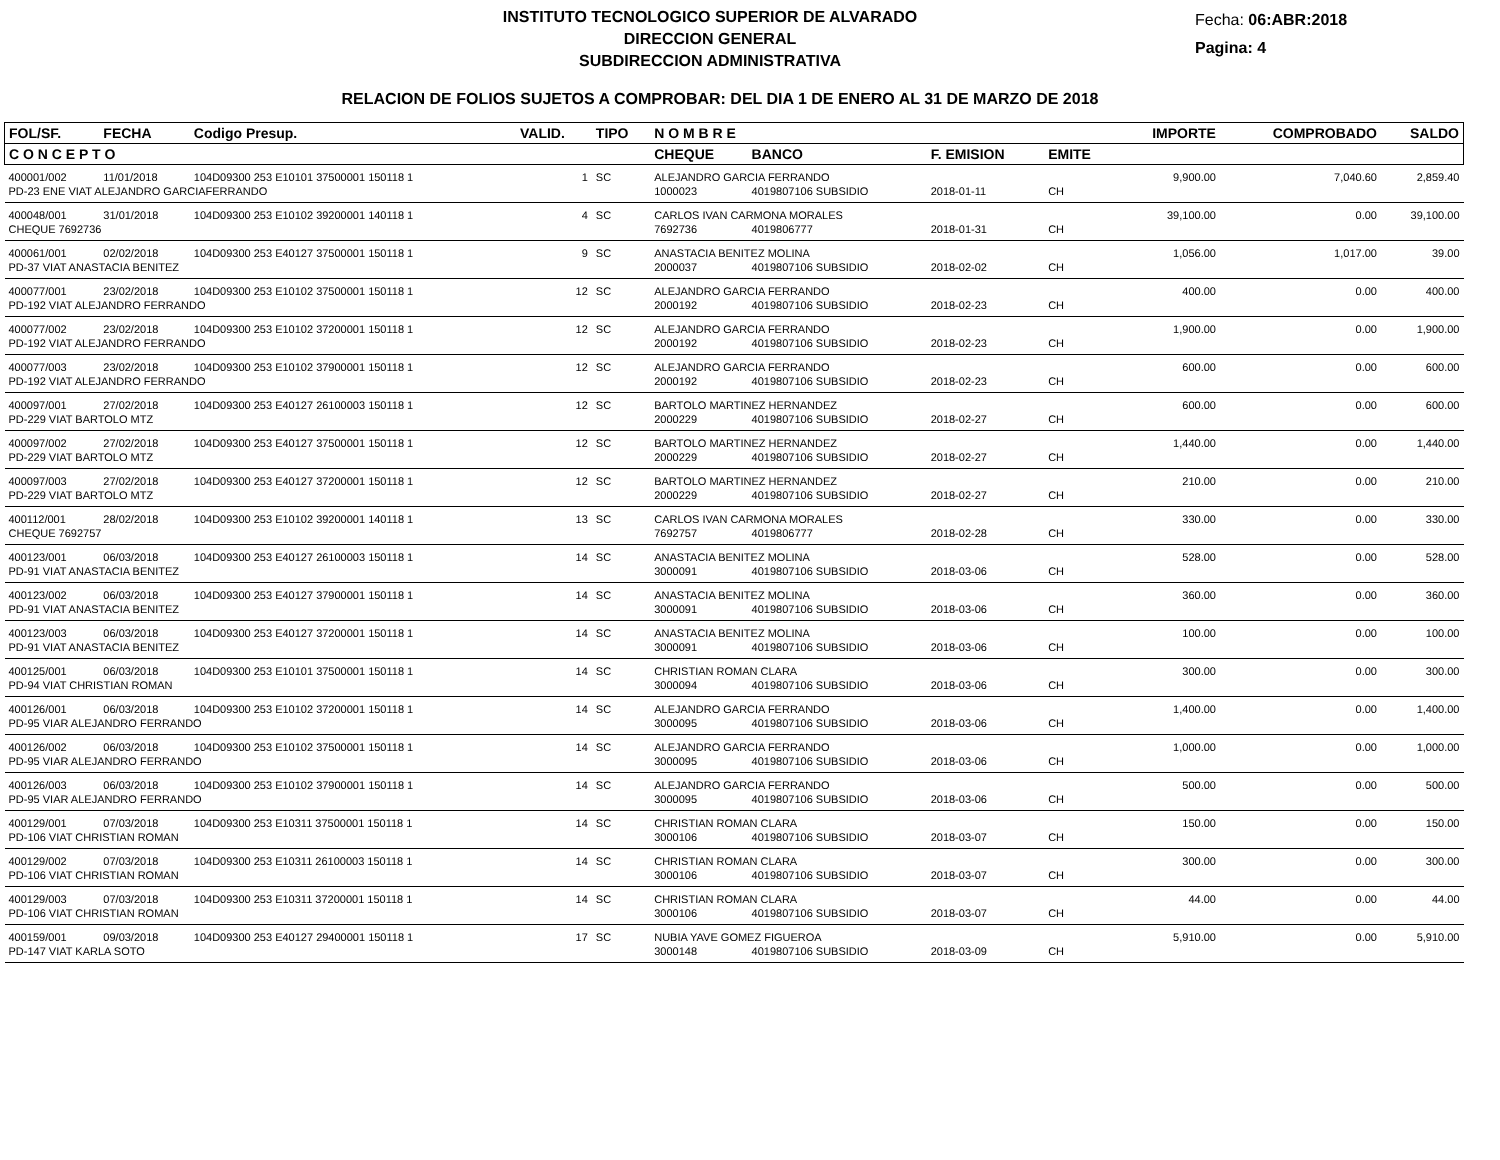INSTITUTO TECNOLOGICO SUPERIOR DE ALVARADO
DIRECCION GENERAL
SUBDIRECCION ADMINISTRATIVA
Fecha: 06:ABR:2018
Pagina: 4
RELACION DE FOLIOS SUJETOS A COMPROBAR: DEL DIA 1 DE ENERO AL 31 DE MARZO DE 2018
| FOL/SF. | FECHA | Codigo Presup. | VALID. | TIPO | N O M B R E | | | | IMPORTE | COMPROBADO | SALDO |
| --- | --- | --- | --- | --- | --- | --- | --- | --- | --- | --- | --- |
| C O N C E P T O | | | | | CHEQUE | BANCO | F. EMISION | EMITE | | | |
| 400001/002 | 11/01/2018 | 104D09300 253 E10101 37500001 150118 1 | 1 | SC | ALEJANDRO GARCIA FERRANDO | | | | 9,900.00 | 7,040.60 | 2,859.40 |
| PD-23 ENE VIAT ALEJANDRO GARCIAFERRANDO | | | | | 1000023 | 4019807106 SUBSIDIO | 2018-01-11 | CH | | | |
| 400048/001 | 31/01/2018 | 104D09300 253 E10102 39200001 140118 1 | 4 | SC | CARLOS IVAN CARMONA MORALES | | | | 39,100.00 | 0.00 | 39,100.00 |
| CHEQUE 7692736 | | | | | 7692736 | 4019806777 | 2018-01-31 | CH | | | |
| 400061/001 | 02/02/2018 | 104D09300 253 E40127 37500001 150118 1 | 9 | SC | ANASTACIA BENITEZ MOLINA | | | | 1,056.00 | 1,017.00 | 39.00 |
| PD-37 VIAT ANASTACIA BENITEZ | | | | | 2000037 | 4019807106 SUBSIDIO | 2018-02-02 | CH | | | |
| 400077/001 | 23/02/2018 | 104D09300 253 E10102 37500001 150118 1 | 12 | SC | ALEJANDRO GARCIA FERRANDO | | | | 400.00 | 0.00 | 400.00 |
| PD-192 VIAT ALEJANDRO FERRANDO | | | | | 2000192 | 4019807106 SUBSIDIO | 2018-02-23 | CH | | | |
| 400077/002 | 23/02/2018 | 104D09300 253 E10102 37200001 150118 1 | 12 | SC | ALEJANDRO GARCIA FERRANDO | | | | 1,900.00 | 0.00 | 1,900.00 |
| PD-192 VIAT ALEJANDRO FERRANDO | | | | | 2000192 | 4019807106 SUBSIDIO | 2018-02-23 | CH | | | |
| 400077/003 | 23/02/2018 | 104D09300 253 E10102 37900001 150118 1 | 12 | SC | ALEJANDRO GARCIA FERRANDO | | | | 600.00 | 0.00 | 600.00 |
| PD-192 VIAT ALEJANDRO FERRANDO | | | | | 2000192 | 4019807106 SUBSIDIO | 2018-02-23 | CH | | | |
| 400097/001 | 27/02/2018 | 104D09300 253 E40127 26100003 150118 1 | 12 | SC | BARTOLO MARTINEZ HERNANDEZ | | | | 600.00 | 0.00 | 600.00 |
| PD-229 VIAT BARTOLO MTZ | | | | | 2000229 | 4019807106 SUBSIDIO | 2018-02-27 | CH | | | |
| 400097/002 | 27/02/2018 | 104D09300 253 E40127 37500001 150118 1 | 12 | SC | BARTOLO MARTINEZ HERNANDEZ | | | | 1,440.00 | 0.00 | 1,440.00 |
| PD-229 VIAT BARTOLO MTZ | | | | | 2000229 | 4019807106 SUBSIDIO | 2018-02-27 | CH | | | |
| 400097/003 | 27/02/2018 | 104D09300 253 E40127 37200001 150118 1 | 12 | SC | BARTOLO MARTINEZ HERNANDEZ | | | | 210.00 | 0.00 | 210.00 |
| PD-229 VIAT BARTOLO MTZ | | | | | 2000229 | 4019807106 SUBSIDIO | 2018-02-27 | CH | | | |
| 400112/001 | 28/02/2018 | 104D09300 253 E10102 39200001 140118 1 | 13 | SC | CARLOS IVAN CARMONA MORALES | | | | 330.00 | 0.00 | 330.00 |
| CHEQUE 7692757 | | | | | 7692757 | 4019806777 | 2018-02-28 | CH | | | |
| 400123/001 | 06/03/2018 | 104D09300 253 E40127 26100003 150118 1 | 14 | SC | ANASTACIA BENITEZ MOLINA | | | | 528.00 | 0.00 | 528.00 |
| PD-91 VIAT ANASTACIA BENITEZ | | | | | 3000091 | 4019807106 SUBSIDIO | 2018-03-06 | CH | | | |
| 400123/002 | 06/03/2018 | 104D09300 253 E40127 37900001 150118 1 | 14 | SC | ANASTACIA BENITEZ MOLINA | | | | 360.00 | 0.00 | 360.00 |
| PD-91 VIAT ANASTACIA BENITEZ | | | | | 3000091 | 4019807106 SUBSIDIO | 2018-03-06 | CH | | | |
| 400123/003 | 06/03/2018 | 104D09300 253 E40127 37200001 150118 1 | 14 | SC | ANASTACIA BENITEZ MOLINA | | | | 100.00 | 0.00 | 100.00 |
| PD-91 VIAT ANASTACIA BENITEZ | | | | | 3000091 | 4019807106 SUBSIDIO | 2018-03-06 | CH | | | |
| 400125/001 | 06/03/2018 | 104D09300 253 E10101 37500001 150118 1 | 14 | SC | CHRISTIAN ROMAN CLARA | | | | 300.00 | 0.00 | 300.00 |
| PD-94 VIAT CHRISTIAN ROMAN | | | | | 3000094 | 4019807106 SUBSIDIO | 2018-03-06 | CH | | | |
| 400126/001 | 06/03/2018 | 104D09300 253 E10102 37200001 150118 1 | 14 | SC | ALEJANDRO GARCIA FERRANDO | | | | 1,400.00 | 0.00 | 1,400.00 |
| PD-95 VIAR ALEJANDRO FERRANDO | | | | | 3000095 | 4019807106 SUBSIDIO | 2018-03-06 | CH | | | |
| 400126/002 | 06/03/2018 | 104D09300 253 E10102 37500001 150118 1 | 14 | SC | ALEJANDRO GARCIA FERRANDO | | | | 1,000.00 | 0.00 | 1,000.00 |
| PD-95 VIAR ALEJANDRO FERRANDO | | | | | 3000095 | 4019807106 SUBSIDIO | 2018-03-06 | CH | | | |
| 400126/003 | 06/03/2018 | 104D09300 253 E10102 37900001 150118 1 | 14 | SC | ALEJANDRO GARCIA FERRANDO | | | | 500.00 | 0.00 | 500.00 |
| PD-95 VIAR ALEJANDRO FERRANDO | | | | | 3000095 | 4019807106 SUBSIDIO | 2018-03-06 | CH | | | |
| 400129/001 | 07/03/2018 | 104D09300 253 E10311 37500001 150118 1 | 14 | SC | CHRISTIAN ROMAN CLARA | | | | 150.00 | 0.00 | 150.00 |
| PD-106 VIAT CHRISTIAN ROMAN | | | | | 3000106 | 4019807106 SUBSIDIO | 2018-03-07 | CH | | | |
| 400129/002 | 07/03/2018 | 104D09300 253 E10311 26100003 150118 1 | 14 | SC | CHRISTIAN ROMAN CLARA | | | | 300.00 | 0.00 | 300.00 |
| PD-106 VIAT CHRISTIAN ROMAN | | | | | 3000106 | 4019807106 SUBSIDIO | 2018-03-07 | CH | | | |
| 400129/003 | 07/03/2018 | 104D09300 253 E10311 37200001 150118 1 | 14 | SC | CHRISTIAN ROMAN CLARA | | | | 44.00 | 0.00 | 44.00 |
| PD-106 VIAT CHRISTIAN ROMAN | | | | | 3000106 | 4019807106 SUBSIDIO | 2018-03-07 | CH | | | |
| 400159/001 | 09/03/2018 | 104D09300 253 E40127 29400001 150118 1 | 17 | SC | NUBIA YAVE GOMEZ FIGUEROA | | | | 5,910.00 | 0.00 | 5,910.00 |
| PD-147 VIAT KARLA SOTO | | | | | 3000148 | 4019807106 SUBSIDIO | 2018-03-09 | CH | | | |